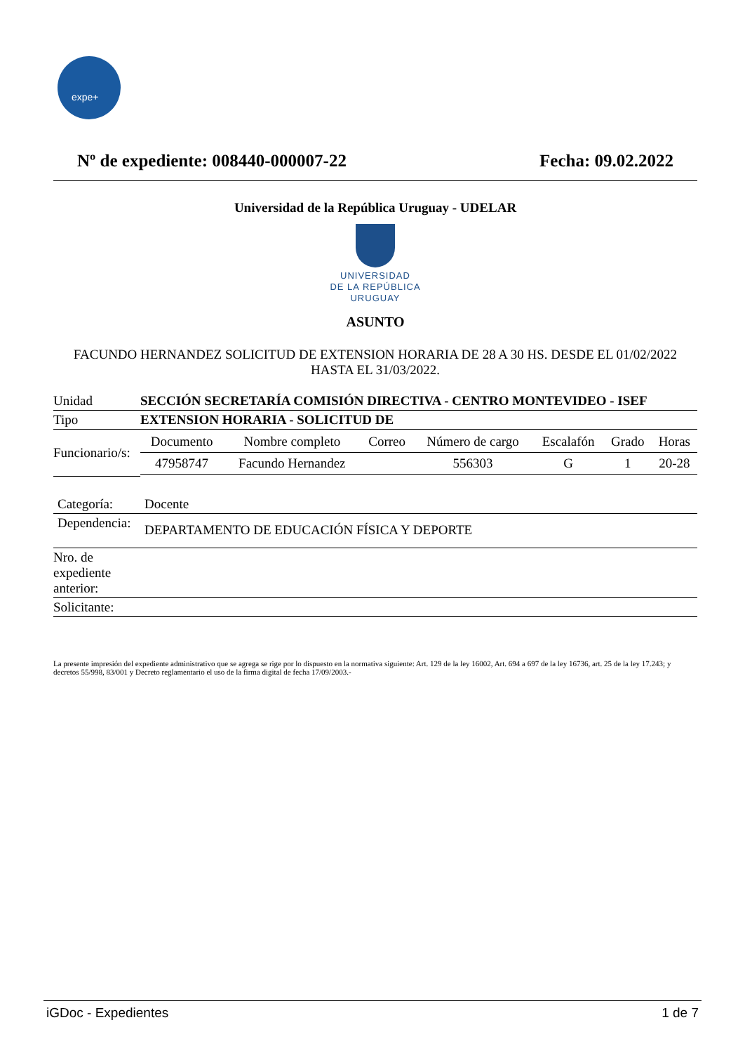expe+
Nº de expediente: 008440-000007-22
Fecha: 09.02.2022
Universidad de la República Uruguay - UDELAR
UNIVERSIDAD
DE LA REPÚBLICA
URUGUAY
ASUNTO
FACUNDO HERNANDEZ SOLICITUD DE EXTENSION HORARIA DE 28 A 30 HS. DESDE EL 01/02/2022 HASTA EL 31/03/2022.
| Unidad | SECCIÓN SECRETARÍA COMISIÓN DIRECTIVA - CENTRO MONTEVIDEO - ISEF |
| Tipo | EXTENSION HORARIA - SOLICITUD DE |
| Funcionario/s: | / Documento / Nombre completo / Correo / Número de cargo / Escalafón / Grado / Horas / / --- / --- / --- / --- / --- / --- / --- / / 47958747 / Facundo Hernandez / / 556303 / G / 1 / 20-28 / |
| Categoría: | Docente |
| Dependencia: | DEPARTAMENTO DE EDUCACIÓN FÍSICA Y DEPORTE |
| Nro. de expediente anterior: | |
| Solicitante: | |
La presente impresión del expediente administrativo que se agrega se rige por lo dispuesto en la normativa siguiente: Art. 129 de la ley 16002, Art. 694 a 697 de la ley 16736, art. 25 de la ley 17.243; y decretos 55/998, 83/001 y Decreto reglamentario el uso de la firma digital de fecha 17/09/2003.-
iGDoc - Expedientes 1 de 7